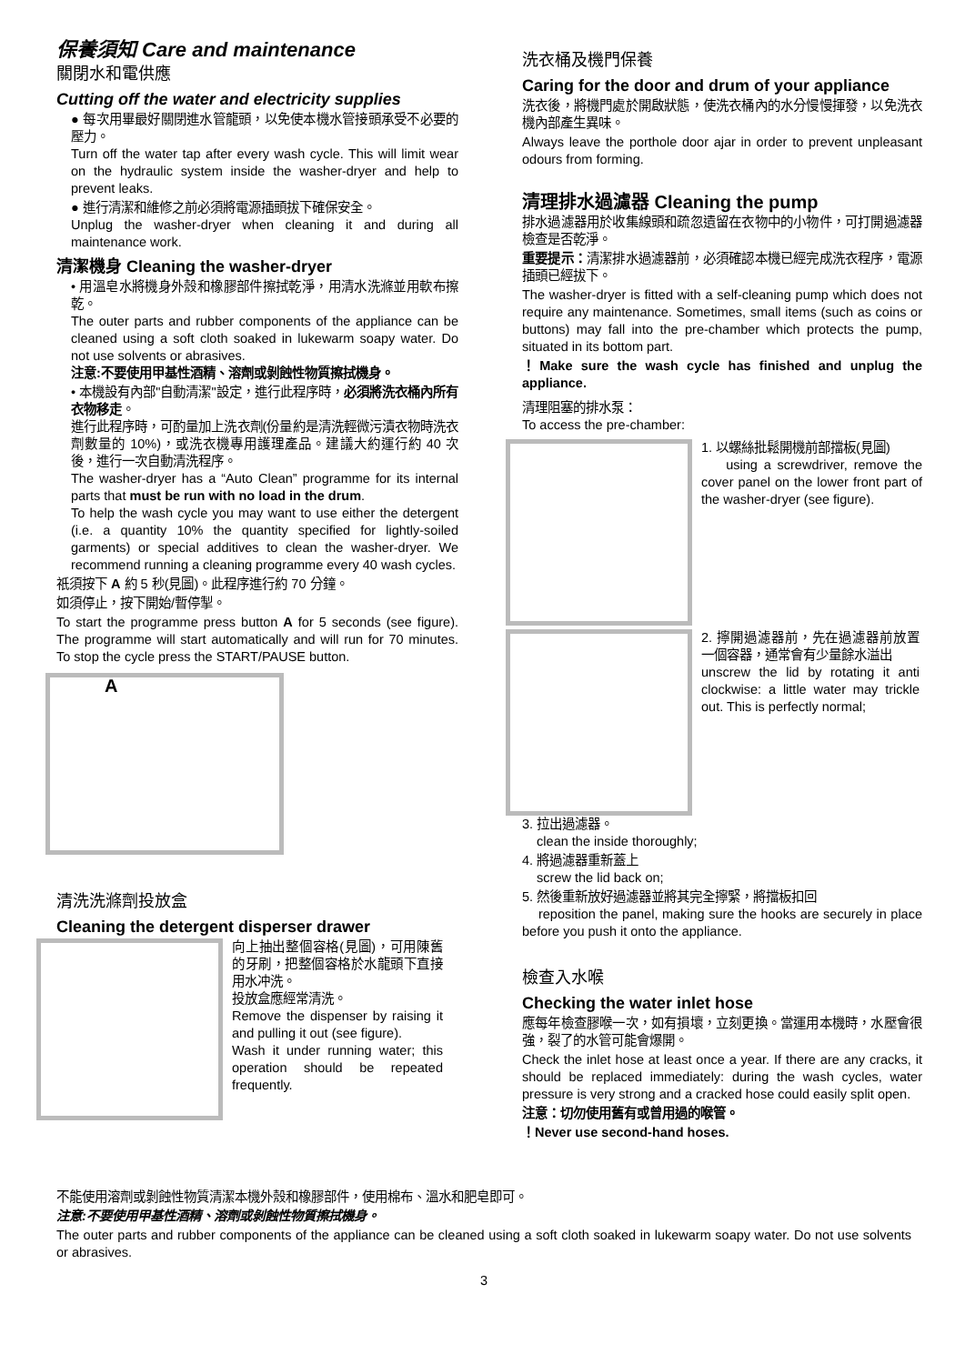保養須知 Care and maintenance
關閉水和電供應
Cutting off the water and electricity supplies
● 每次用畢最好關閉進水管龍頭，以免使本機水管接頭承受不必要的壓力。
Turn off the water tap after every wash cycle. This will limit wear on the hydraulic system inside the washer-dryer and help to prevent leaks.
● 進行清潔和維修之前必須將電源插頭拔下確保安全。
Unplug the washer-dryer when cleaning it and during all maintenance work.
清潔機身 Cleaning the washer-dryer
• 用溫皂水將機身外殼和橡膠部件擦拭乾淨，用清水洗滌並用軟布擦乾。
The outer parts and rubber components of the appliance can be cleaned using a soft cloth soaked in lukewarm soapy water. Do not use solvents or abrasives.
注意:不要使用甲基性酒精、溶劑或剝蝕性物質擦拭機身。
• 本機設有內部"自動清潔"設定，進行此程序時，必須將洗衣桶內所有衣物移走。
進行此程序時，可酌量加上洗衣劑(份量約是清洗輕微污漬衣物時洗衣劑數量的 10%)，或洗衣機專用護理產品。建議大約運行約 40 次後，進行一次自動清洗程序。
The washer-dryer has a “Auto Clean” programme for its internal parts that must be run with no load in the drum.
To help the wash cycle you may want to use either the detergent (i.e. a quantity 10% the quantity specified for lightly-soiled garments) or special additives to clean the washer-dryer. We recommend running a cleaning programme every 40 wash cycles.
祇須按下 A 約 5 秒(見圖)。此程序進行約 70 分鐘。
如須停止，按下開始/暫停掣。
To start the programme press button A for 5 seconds (see figure). The programme will start automatically and will run for 70 minutes. To stop the cycle press the START/PAUSE button.
A
清洗洗滌劑投放盒
Cleaning the detergent disperser drawer
向上抽出整個容格(見圖)，可用陳舊的牙刷，把整個容格於水龍頭下直接用水冲洗。
投放盒應經常清洗。
Remove the dispenser by raising it and pulling it out (see figure).
Wash it under running water; this operation should be repeated frequently.
洗衣桶及機門保養
Caring for the door and drum of your appliance
洗衣後，將機門處於開啟狀態，使洗衣桶內的水分慢慢揮發，以免洗衣機內部產生異味。
Always leave the porthole door ajar in order to prevent unpleasant odours from forming.
清理排水過濾器 Cleaning the pump
排水過濾器用於收集線頭和疏忽遺留在衣物中的小物件，可打開過濾器檢查是否乾淨。
重要提示：清潔排水過濾器前，必須確認本機已經完成洗衣程序，電源插頭已經拔下。
The washer-dryer is fitted with a self-cleaning pump which does not require any maintenance. Sometimes, small items (such as coins or buttons) may fall into the pre-chamber which protects the pump, situated in its bottom part.
！Make sure the wash cycle has finished and unplug the appliance.
清理阻塞的排水泵：
To access the pre-chamber:
1. 以螺絲批鬆開機前部擋板(見圖)
using a screwdriver, remove the cover panel on the lower front part of the washer-dryer (see figure).
2. 擰開過濾器前，先在過濾器前放置一個容器，通常會有少量餘水溢出
unscrew the lid by rotating it anti clockwise: a little water may trickle out. This is perfectly normal;
3. 拉出過濾器。
clean the inside thoroughly;
4. 將過濾器重新蓋上
screw the lid back on;
5. 然後重新放好過濾器並將其完全擰緊，將擋板扣回
reposition the panel, making sure the hooks are securely in place before you push it onto the appliance.
檢查入水喉
Checking the water inlet hose
應每年檢查膠喉一次，如有損壞，立刻更換。當運用本機時，水壓會很強，裂了的水管可能會爆開。
Check the inlet hose at least once a year. If there are any cracks, it should be replaced immediately: during the wash cycles, water pressure is very strong and a cracked hose could easily split open.
注意：切勿使用舊有或曾用過的喉管。
！Never use second-hand hoses.
不能使用溶劑或剝蝕性物質清潔本機外殼和橡膠部件，使用棉布、溫水和肥皂即可。
注意:不要使用甲基性酒精、溶劑或剝蝕性物質擦拭機身。
The outer parts and rubber components of the appliance can be cleaned using a soft cloth soaked in lukewarm soapy water. Do not use solvents or abrasives.
3